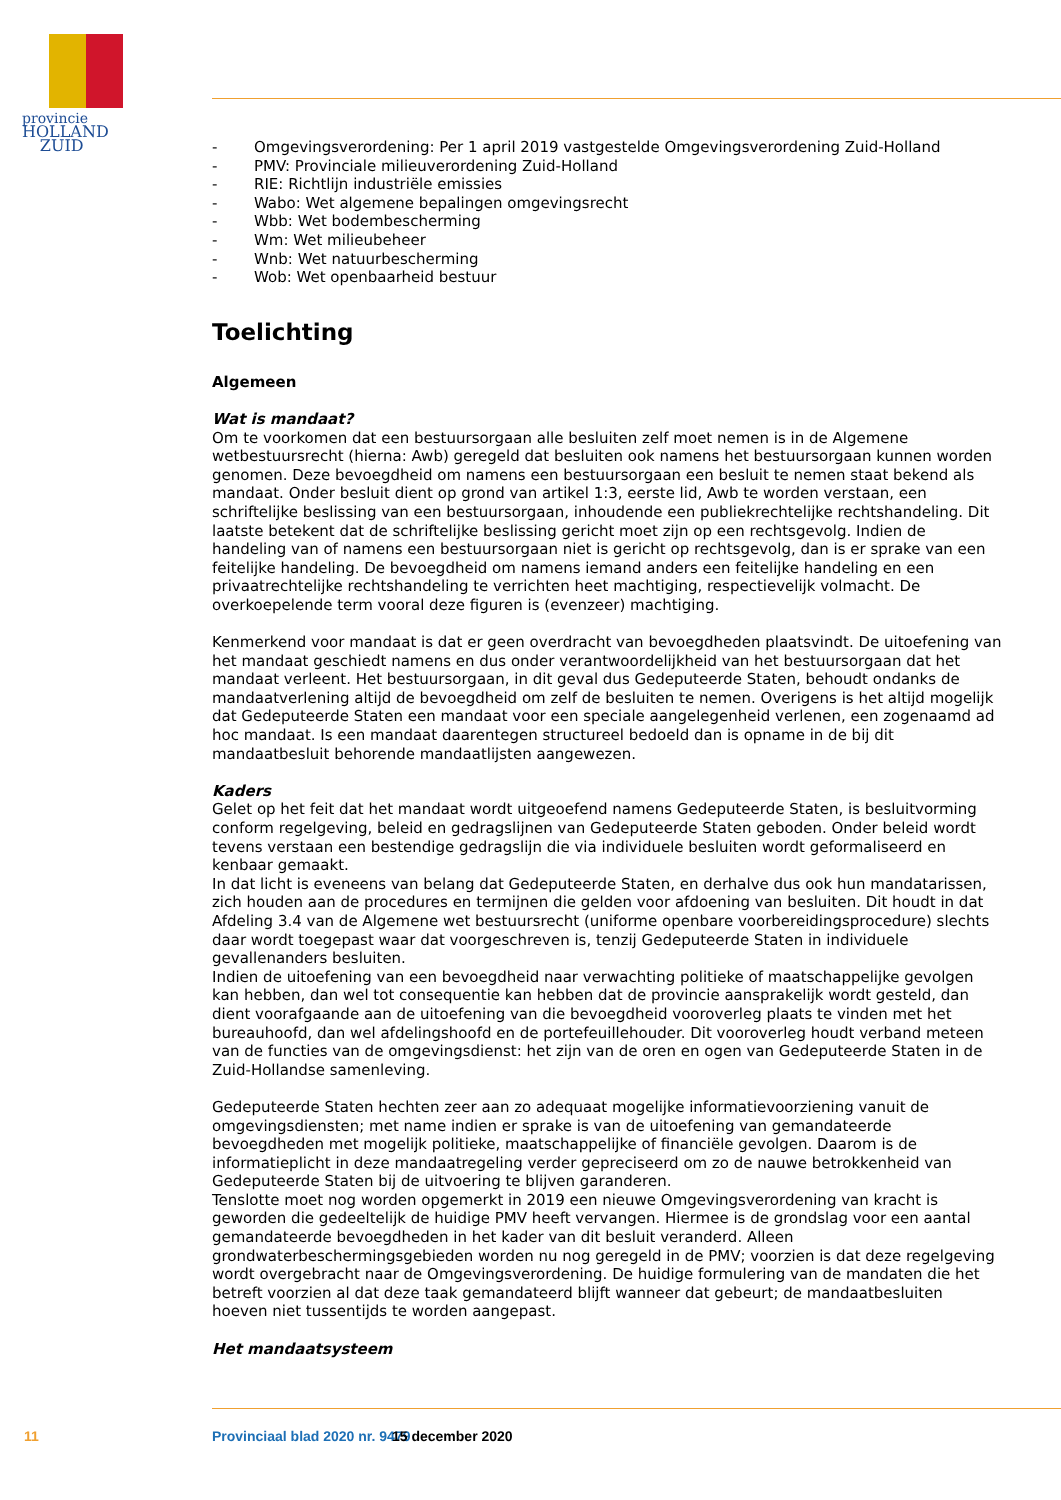provincie HOLLAND
ZUID
- Omgevingsverordening: Per 1 april 2019 vastgestelde Omgevingsverordening Zuid-Holland
- PMV: Provinciale milieuverordening Zuid-Holland
- RIE: Richtlijn industriële emissies
- Wabo: Wet algemene bepalingen omgevingsrecht
- Wbb: Wet bodembescherming
- Wm: Wet milieubeheer
- Wnb: Wet natuurbescherming
- Wob: Wet openbaarheid bestuur
Toelichting
Algemeen
Wat is mandaat?
Om te voorkomen dat een bestuursorgaan alle besluiten zelf moet nemen is in de Algemene wetbestuursrecht (hierna: Awb) geregeld dat besluiten ook namens het bestuursorgaan kunnen worden genomen. Deze bevoegdheid om namens een bestuursorgaan een besluit te nemen staat bekend als mandaat. Onder besluit dient op grond van artikel 1:3, eerste lid, Awb te worden verstaan, een schriftelijke beslissing van een bestuursorgaan, inhoudende een publiekrechtelijke rechtshandeling. Dit laatste betekent dat de schriftelijke beslissing gericht moet zijn op een rechtsgevolg. Indien de handeling van of namens een bestuursorgaan niet is gericht op rechtsgevolg, dan is er sprake van een feitelijke handeling. De bevoegdheid om namens iemand anders een feitelijke handeling en een privaatrechtelijke rechtshandeling te verrichten heet machtiging, respectievelijk volmacht. De overkoepelende term vooral deze figuren is (evenzeer) machtiging.
Kenmerkend voor mandaat is dat er geen overdracht van bevoegdheden plaatsvindt. De uitoefening van het mandaat geschiedt namens en dus onder verantwoordelijkheid van het bestuursorgaan dat het mandaat verleent. Het bestuursorgaan, in dit geval dus Gedeputeerde Staten, behoudt ondanks de mandaatverlening altijd de bevoegdheid om zelf de besluiten te nemen. Overigens is het altijd mogelijk dat Gedeputeerde Staten een mandaat voor een speciale aangelegenheid verlenen, een zogenaamd ad hoc mandaat. Is een mandaat daarentegen structureel bedoeld dan is opname in de bij dit mandaatbesluit behorende mandaatlijsten aangewezen.
Kaders
Gelet op het feit dat het mandaat wordt uitgeoefend namens Gedeputeerde Staten, is besluitvorming conform regelgeving, beleid en gedragslijnen van Gedeputeerde Staten geboden. Onder beleid wordt tevens verstaan een bestendige gedragslijn die via individuele besluiten wordt geformaliseerd en kenbaar gemaakt.
In dat licht is eveneens van belang dat Gedeputeerde Staten, en derhalve dus ook hun mandatarissen, zich houden aan de procedures en termijnen die gelden voor afdoening van besluiten. Dit houdt in dat Afdeling 3.4 van de Algemene wet bestuursrecht (uniforme openbare voorbereidingsprocedure) slechts daar wordt toegepast waar dat voorgeschreven is, tenzij Gedeputeerde Staten in individuele gevallenanders besluiten.
Indien de uitoefening van een bevoegdheid naar verwachting politieke of maatschappelijke gevolgen kan hebben, dan wel tot consequentie kan hebben dat de provincie aansprakelijk wordt gesteld, dan dient voorafgaande aan de uitoefening van die bevoegdheid vooroverleg plaats te vinden met het bureauhoofd, dan wel afdelingshoofd en de portefeuillehouder. Dit vooroverleg houdt verband meteen van de functies van de omgevingsdienst: het zijn van de oren en ogen van Gedeputeerde Staten in de Zuid-Hollandse samenleving.
Gedeputeerde Staten hechten zeer aan zo adequaat mogelijke informatievoorziening vanuit de omgevingsdiensten; met name indien er sprake is van de uitoefening van gemandateerde bevoegdheden met mogelijk politieke, maatschappelijke of financiële gevolgen. Daarom is de informatieplicht in deze mandaatregeling verder gepreciseerd om zo de nauwe betrokkenheid van Gedeputeerde Staten bij de uitvoering te blijven garanderen.
Tenslotte moet nog worden opgemerkt in 2019 een nieuwe Omgevingsverordening van kracht is geworden die gedeeltelijk de huidige PMV heeft vervangen. Hiermee is de grondslag voor een aantal gemandateerde bevoegdheden in het kader van dit besluit veranderd. Alleen grondwaterbeschermingsgebieden worden nu nog geregeld in de PMV; voorzien is dat deze regelgeving wordt overgebracht naar de Omgevingsverordening. De huidige formulering van de mandaten die het betreft voorzien al dat deze taak gemandateerd blijft wanneer dat gebeurt; de mandaatbesluiten hoeven niet tussentijds te worden aangepast.
Het mandaatsysteem
11 Provinciaal blad 2020 nr. 9479 15 december 2020